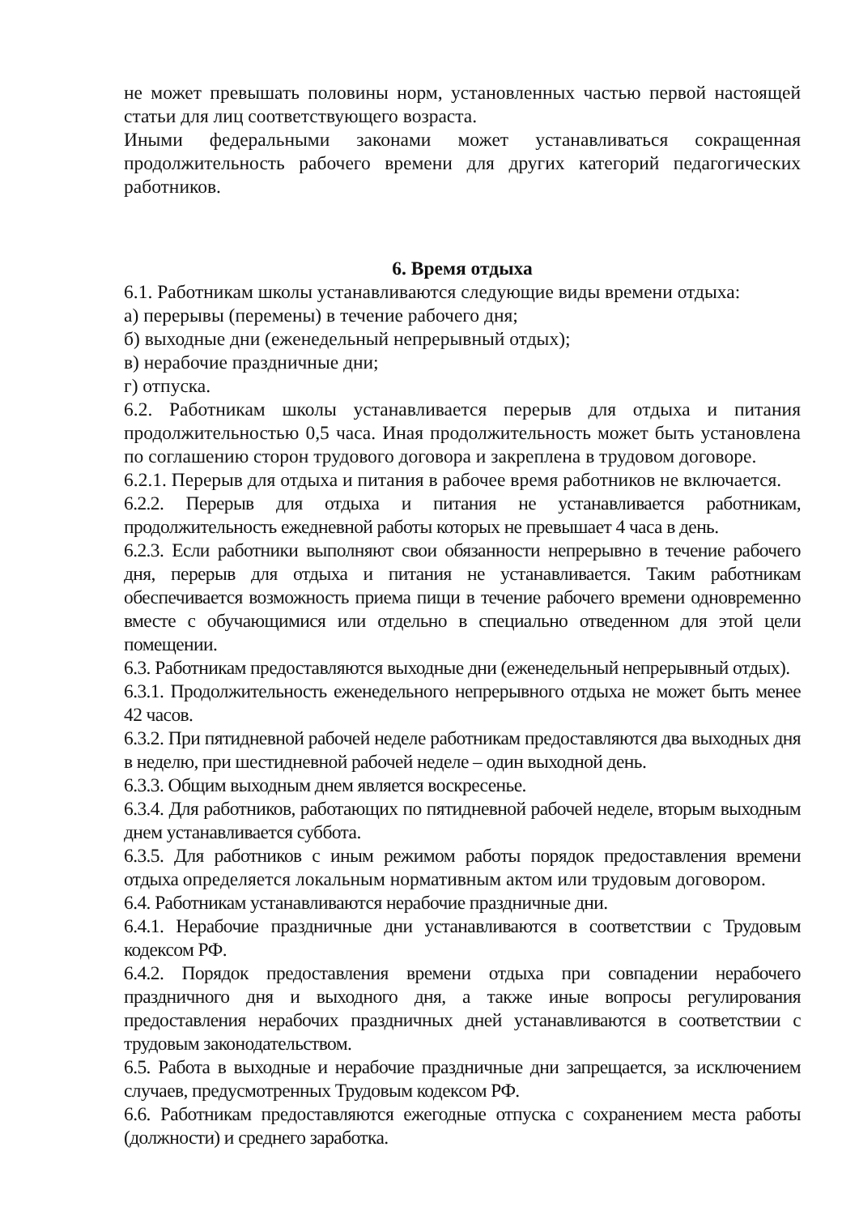не может превышать половины норм, установленных частью первой настоящей статьи для лиц соответствующего возраста.
Иными федеральными законами может устанавливаться сокращенная продолжительность рабочего времени для других категорий педагогических работников.
6. Время отдыха
6.1. Работникам школы устанавливаются следующие виды времени отдыха:
а) перерывы (перемены) в течение рабочего дня;
б) выходные дни (еженедельный непрерывный отдых);
в) нерабочие праздничные дни;
г) отпуска.
6.2. Работникам школы устанавливается перерыв для отдыха и питания продолжительностью 0,5 часа. Иная продолжительность может быть установлена по соглашению сторон трудового договора и закреплена в трудовом договоре.
6.2.1. Перерыв для отдыха и питания в рабочее время работников не включается.
6.2.2. Перерыв для отдыха и питания не устанавливается работникам, продолжительность ежедневной работы которых не превышает 4 часа в день.
6.2.3. Если работники выполняют свои обязанности непрерывно в течение рабочего дня, перерыв для отдыха и питания не устанавливается. Таким работникам обеспечивается возможность приема пищи в течение рабочего времени одновременно вместе с обучающимися или отдельно в специально отведенном для этой цели помещении.
6.3. Работникам предоставляются выходные дни (еженедельный непрерывный отдых).
6.3.1. Продолжительность еженедельного непрерывного отдыха не может быть менее 42 часов.
6.3.2. При пятидневной рабочей неделе работникам предоставляются два выходных дня в неделю, при шестидневной рабочей неделе – один выходной день.
6.3.3. Общим выходным днем является воскресенье.
6.3.4. Для работников, работающих по пятидневной рабочей неделе, вторым выходным днем устанавливается суббота.
6.3.5. Для работников с иным режимом работы порядок предоставления времени отдыха определяется локальным нормативным актом или трудовым договором.
6.4. Работникам устанавливаются нерабочие праздничные дни.
6.4.1. Нерабочие праздничные дни устанавливаются в соответствии с Трудовым кодексом РФ.
6.4.2. Порядок предоставления времени отдыха при совпадении нерабочего праздничного дня и выходного дня, а также иные вопросы регулирования предоставления нерабочих праздничных дней устанавливаются в соответствии с трудовым законодательством.
6.5. Работа в выходные и нерабочие праздничные дни запрещается, за исключением случаев, предусмотренных Трудовым кодексом РФ.
6.6. Работникам предоставляются ежегодные отпуска с сохранением места работы (должности) и среднего заработка.